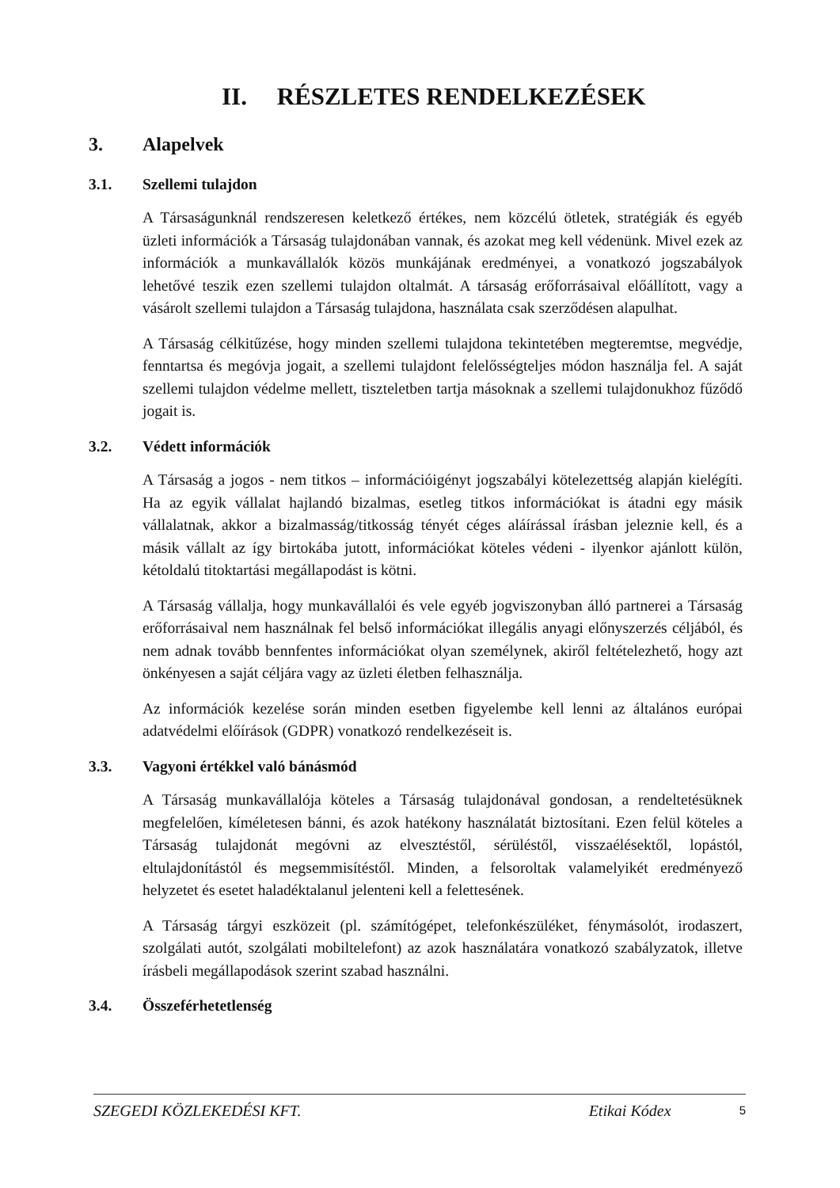II. RÉSZLETES RENDELKEZÉSEK
3. Alapelvek
3.1. Szellemi tulajdon
A Társaságunknál rendszeresen keletkező értékes, nem közcélú ötletek, stratégiák és egyéb üzleti információk a Társaság tulajdonában vannak, és azokat meg kell védenünk. Mivel ezek az információk a munkavállalók közös munkájának eredményei, a vonatkozó jogszabályok lehetővé teszik ezen szellemi tulajdon oltalmát. A társaság erőforrásaival előállított, vagy a vásárolt szellemi tulajdon a Társaság tulajdona, használata csak szerződésen alapulhat.
A Társaság célkitűzése, hogy minden szellemi tulajdona tekintetében megteremtse, megvédje, fenntartsa és megóvja jogait, a szellemi tulajdont felelősségteljes módon használja fel. A saját szellemi tulajdon védelme mellett, tiszteletben tartja másoknak a szellemi tulajdonukhoz fűződő jogait is.
3.2. Védett információk
A Társaság a jogos - nem titkos – információigényt jogszabályi kötelezettség alapján kielégíti. Ha az egyik vállalat hajlandó bizalmas, esetleg titkos információkat is átadni egy másik vállalatnak, akkor a bizalmasság/titkosság tényét céges aláírással írásban jeleznie kell, és a másik vállalt az így birtokába jutott, információkat köteles védeni - ilyenkor ajánlott külön, kétoldalú titoktartási megállapodást is kötni.
A Társaság vállalja, hogy munkavállalói és vele egyéb jogviszonyban álló partnerei a Társaság erőforrásaival nem használnak fel belső információkat illegális anyagi előnyszerzés céljából, és nem adnak tovább bennfentes információkat olyan személynek, akiről feltételezhető, hogy azt önkényesen a saját céljára vagy az üzleti életben felhasználja.
Az információk kezelése során minden esetben figyelembe kell lenni az általános európai adatvédelmi előírások (GDPR) vonatkozó rendelkezéseit is.
3.3. Vagyoni értékkel való bánásmód
A Társaság munkavállalója köteles a Társaság tulajdonával gondosan, a rendeltetésüknek megfelelően, kíméletesen bánni, és azok hatékony használatát biztosítani. Ezen felül köteles a Társaság tulajdonát megóvni az elvesztéstől, sérüléstől, visszaélésektől, lopástól, eltulajdonítástól és megsemmisítéstől. Minden, a felsoroltak valamelyikét eredményező helyzetet és esetet haladéktalanul jelenteni kell a felettesének.
A Társaság tárgyi eszközeit (pl. számítógépet, telefonkészüléket, fénymásolót, irodaszert, szolgálati autót, szolgálati mobiltelefont) az azok használatára vonatkozó szabályzatok, illetve írásbeli megállapodások szerint szabad használni.
3.4. Összeférhetetlenség
SZEGEDI KÖZLEKEDÉSI KFT. Etikai Kódex 5